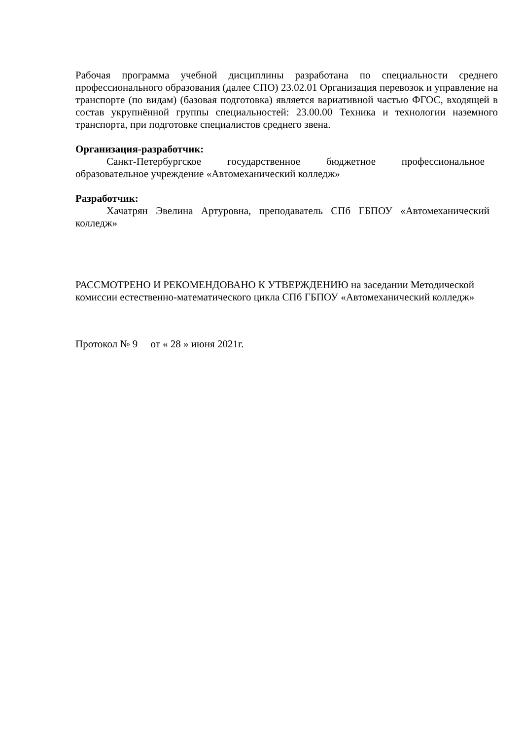Рабочая программа учебной дисциплины разработана по специальности среднего профессионального образования (далее СПО) 23.02.01 Организация перевозок и управление на транспорте (по видам) (базовая подготовка) является вариативной частью ФГОС, входящей в состав укрупнённой группы специальностей: 23.00.00 Техника и технологии наземного транспорта, при подготовке специалистов среднего звена.
Организация-разработчик:
Санкт-Петербургское государственное бюджетное профессиональное образовательное учреждение «Автомеханический колледж»
Разработчик:
Хачатрян Эвелина Артуровна, преподаватель СПб ГБПОУ «Автомеханический колледж»
РАССМОТРЕНО И РЕКОМЕНДОВАНО К УТВЕРЖДЕНИЮ на заседании Методической комиссии естественно-математического цикла СПб ГБПОУ «Автомеханический колледж»
Протокол № 9 от « 28 » июня 2021г.